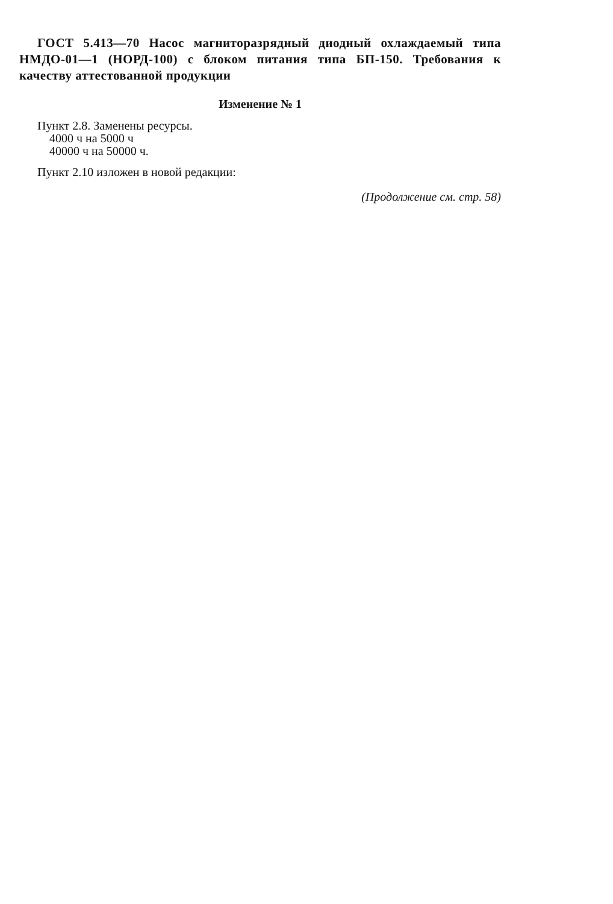ГОСТ 5.413—70 Насос магниторазрядный диодный охлаждаемый типа НМДО-01—1 (НОРД-100) с блоком питания типа БП-150. Требования к качеству аттестованной продукции
Изменение № 1
Пункт 2.8. Заменены ресурсы.
4000 ч на 5000 ч
40000 ч на 50000 ч.
Пункт 2.10 изложен в новой редакции:
(Продолжение см. стр. 58)